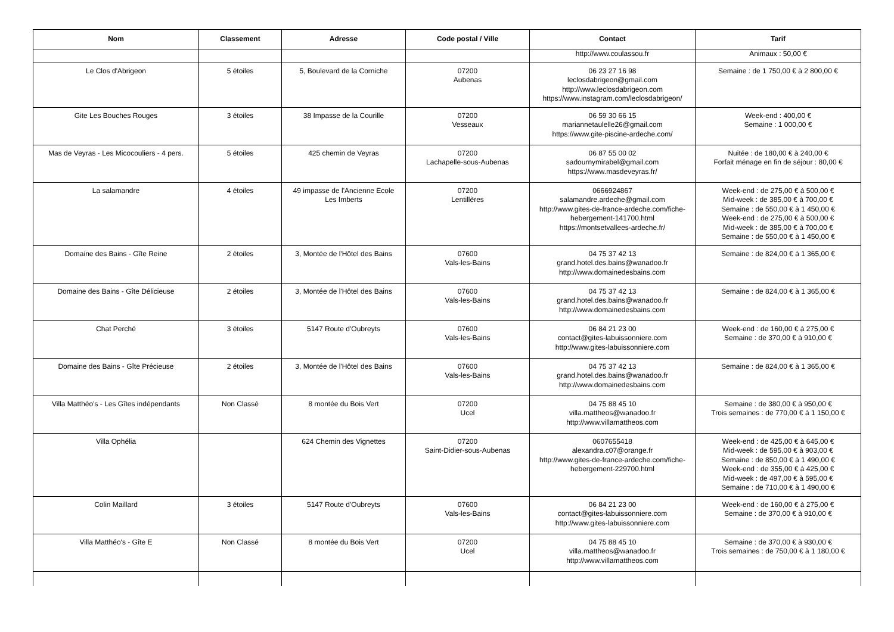| Nom | Classement | Adresse | Code postal / Ville | Contact | Tarif |
| --- | --- | --- | --- | --- | --- |
| | | | | http://www.coulassou.fr | Animaux : 50,00 € |
| Le Clos d'Abrigeon | 5 étoiles | 5, Boulevard de la Corniche | 07200 Aubenas | 06 23 27 16 98 leclosdabrigeon@gmail.com http://www.leclosdabrigeon.com https://www.instagram.com/leclosdabrigeon/ | Semaine : de 1 750,00 € à 2 800,00 € |
| Gite Les Bouches Rouges | 3 étoiles | 38 Impasse de la Courille | 07200 Vesseaux | 06 59 30 66 15 mariannetaulelle26@gmail.com https://www.gite-piscine-ardeche.com/ | Week-end : 400,00 € Semaine : 1 000,00 € |
| Mas de Veyras - Les Micocouliers - 4 pers. | 5 étoiles | 425 chemin de Veyras | 07200 Lachapelle-sous-Aubenas | 06 87 55 00 02 sadournymirabel@gmail.com https://www.masdeveyras.fr/ | Nuitée : de 180,00 € à 240,00 € Forfait ménage en fin de séjour : 80,00 € |
| La salamandre | 4 étoiles | 49 impasse de l'Ancienne Ecole Les Imberts | 07200 Lentillères | 0666924867 salamandre.ardeche@gmail.com http://www.gites-de-france-ardeche.com/fiche-hebergement-141700.html https://montsetvallees-ardeche.fr/ | Week-end : de 275,00 € à 500,00 € Mid-week : de 385,00 € à 700,00 € Semaine : de 550,00 € à 1 450,00 € Week-end : de 275,00 € à 500,00 € Mid-week : de 385,00 € à 700,00 € Semaine : de 550,00 € à 1 450,00 € |
| Domaine des Bains - Gîte Reine | 2 étoiles | 3, Montée de l'Hôtel des Bains | 07600 Vals-les-Bains | 04 75 37 42 13 grand.hotel.des.bains@wanadoo.fr http://www.domainedesbains.com | Semaine : de 824,00 € à 1 365,00 € |
| Domaine des Bains - Gîte Délicieuse | 2 étoiles | 3, Montée de l'Hôtel des Bains | 07600 Vals-les-Bains | 04 75 37 42 13 grand.hotel.des.bains@wanadoo.fr http://www.domainedesbains.com | Semaine : de 824,00 € à 1 365,00 € |
| Chat Perché | 3 étoiles | 5147 Route d'Oubreyts | 07600 Vals-les-Bains | 06 84 21 23 00 contact@gites-labuissonniere.com http://www.gites-labuissonniere.com | Week-end : de 160,00 € à 275,00 € Semaine : de 370,00 € à 910,00 € |
| Domaine des Bains - Gîte Précieuse | 2 étoiles | 3, Montée de l'Hôtel des Bains | 07600 Vals-les-Bains | 04 75 37 42 13 grand.hotel.des.bains@wanadoo.fr http://www.domainedesbains.com | Semaine : de 824,00 € à 1 365,00 € |
| Villa Matthéo's - Les Gîtes indépendants | Non Classé | 8 montée du Bois Vert | 07200 Ucel | 04 75 88 45 10 villa.mattheos@wanadoo.fr http://www.villamattheos.com | Semaine : de 380,00 € à 950,00 € Trois semaines : de 770,00 € à 1 150,00 € |
| Villa Ophélia | | 624 Chemin des Vignettes | 07200 Saint-Didier-sous-Aubenas | 0607655418 alexandra.c07@orange.fr http://www.gites-de-france-ardeche.com/fiche-hebergement-229700.html | Week-end : de 425,00 € à 645,00 € Mid-week : de 595,00 € à 903,00 € Semaine : de 850,00 € à 1 490,00 € Week-end : de 355,00 € à 425,00 € Mid-week : de 497,00 € à 595,00 € Semaine : de 710,00 € à 1 490,00 € |
| Colin Maillard | 3 étoiles | 5147 Route d'Oubreyts | 07600 Vals-les-Bains | 06 84 21 23 00 contact@gites-labuissonniere.com http://www.gites-labuissonniere.com | Week-end : de 160,00 € à 275,00 € Semaine : de 370,00 € à 910,00 € |
| Villa Matthéo's - Gîte E | Non Classé | 8 montée du Bois Vert | 07200 Ucel | 04 75 88 45 10 villa.mattheos@wanadoo.fr http://www.villamattheos.com | Semaine : de 370,00 € à 930,00 € Trois semaines : de 750,00 € à 1 180,00 € |